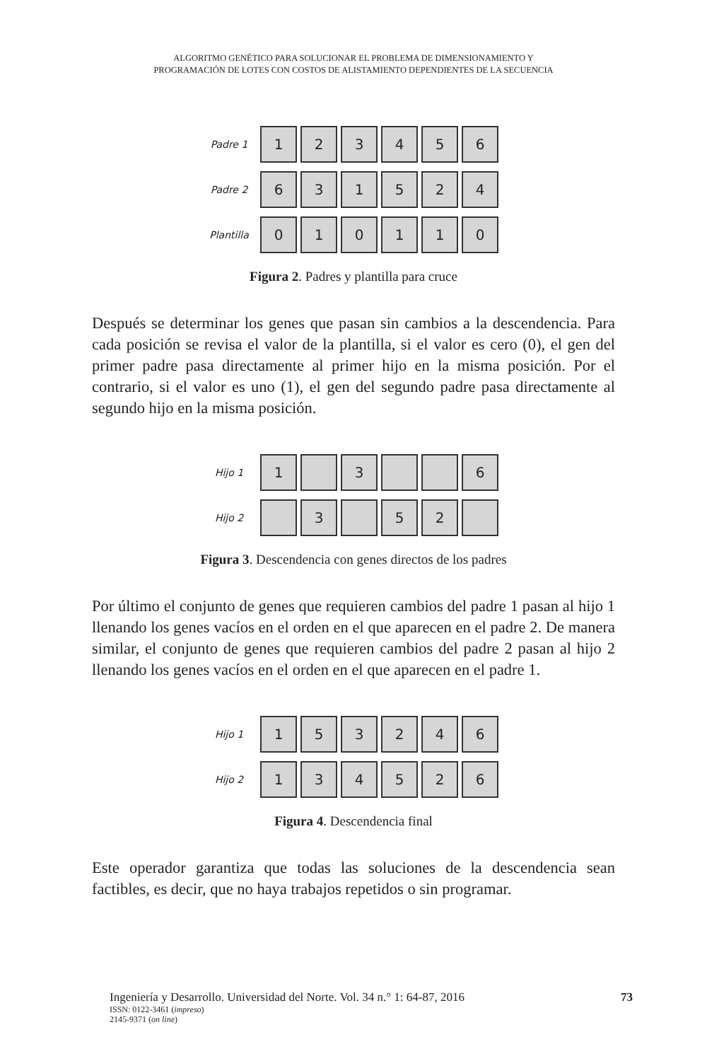ALGORITMO GENÉTICO PARA SOLUCIONAR EL PROBLEMA DE DIMENSIONAMIENTO Y
PROGRAMACIÓN DE LOTES CON COSTOS DE ALISTAMIENTO DEPENDIENTES DE LA SECUENCIA
Padre 1
1 2 3 4 5 6
Padre 2
6 3 1 5 2 4
Plantilla
0 1 0 1 1 0
Figura 2. Padres y plantilla para cruce
Después se determinar los genes que pasan sin cambios a la descendencia. Para cada posición se revisa el valor de la plantilla, si el valor es cero (0), el gen del primer padre pasa directamente al primer hijo en la misma posición. Por el contrario, si el valor es uno (1), el gen del segundo padre pasa directamente al segundo hijo en la misma posición.
Hijo 1
1 3 6
Hijo 2
3 5 2
Figura 3. Descendencia con genes directos de los padres
Por último el conjunto de genes que requieren cambios del padre 1 pasan al hijo 1 llenando los genes vacíos en el orden en el que aparecen en el padre 2. De manera similar, el conjunto de genes que requieren cambios del padre 2 pasan al hijo 2 llenando los genes vacíos en el orden en el que aparecen en el padre 1.
Hijo 1
1 5 3 2 4 6
Hijo 2
1 3 4 5 2 6
Figura 4. Descendencia final
Este operador garantiza que todas las soluciones de la descendencia sean factibles, es decir, que no haya trabajos repetidos o sin programar.
Ingeniería y Desarrollo. Universidad del Norte. Vol. 34 n.° 1: 64-87, 2016 73
ISSN: 0122-3461 (impreso)
2145-9371 (on line)